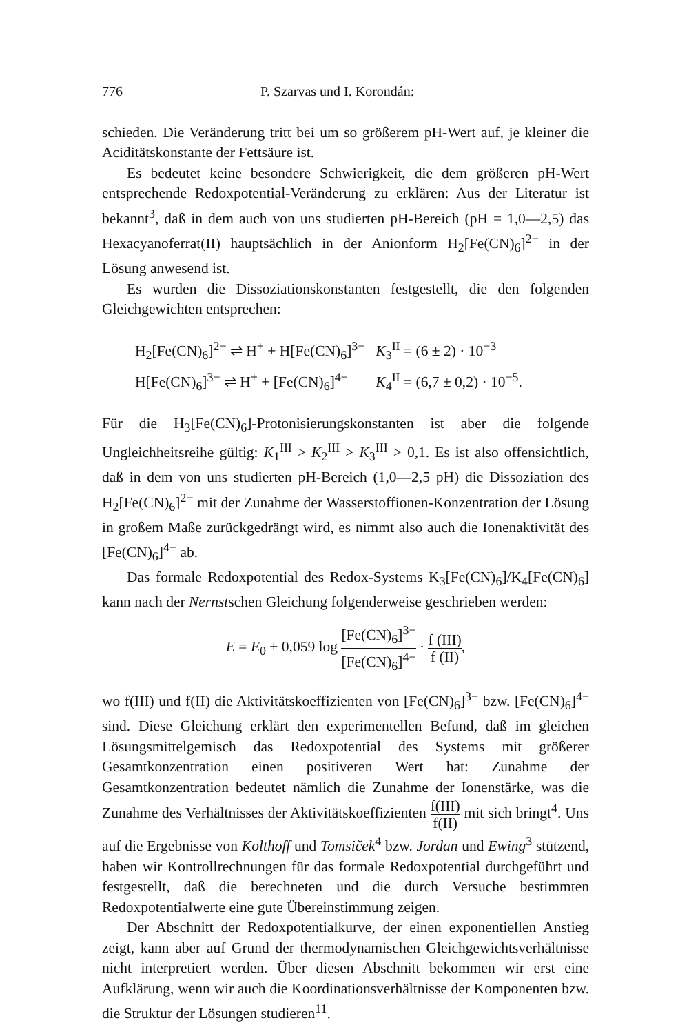776 P. Szarvas und I. Korondán:
schieden. Die Veränderung tritt bei um so größerem pH-Wert auf, je kleiner die Aciditätskonstante der Fettsäure ist.
Es bedeutet keine besondere Schwierigkeit, die dem größeren pH-Wert entsprechende Redoxpotential-Veränderung zu erklären: Aus der Literatur ist bekannt<sup>3</sup>, daß in dem auch von uns studierten pH-Bereich (pH = 1,0—2,5) das Hexacyanoferrat(II) hauptsächlich in der Anionform H<sub>2</sub>[Fe(CN)<sub>6</sub>]<sup>2−</sup> in der Lösung anwesend ist.
Es wurden die Dissoziationskonstanten festgestellt, die den folgenden Gleichgewichten entsprechen:
| H<sub>2</sub>[Fe(CN)<sub>6</sub>]<sup>2−</sup> ⇌ H<sup>+</sup> + H[Fe(CN)<sub>6</sub>]<sup>3−</sup> | K<sub>3</sub><sup>II</sup> = (6 ± 2) · 10<sup>−3</sup> |
| H[Fe(CN)<sub>6</sub>]<sup>3−</sup> ⇌ H<sup>+</sup> + [Fe(CN)<sub>6</sub>]<sup>4−</sup> | K<sub>4</sub><sup>II</sup> = (6,7 ± 0,2) · 10<sup>−5</sup>. |
Für die H<sub>3</sub>[Fe(CN)<sub>6</sub>]-Protonisierungskonstanten ist aber die folgende Ungleichheitsreihe gültig: K<sub>1</sub><sup>III</sup> > K<sub>2</sub><sup>III</sup> > K<sub>3</sub><sup>III</sup> > 0,1. Es ist also offensichtlich, daß in dem von uns studierten pH-Bereich (1,0—2,5 pH) die Dissoziation des H<sub>2</sub>[Fe(CN)<sub>6</sub>]<sup>2−</sup> mit der Zunahme der Wasserstoffionen-Konzentration der Lösung in großem Maße zurückgedrängt wird, es nimmt also auch die Ionenaktivität des [Fe(CN)<sub>6</sub>]<sup>4−</sup> ab.
Das formale Redoxpotential des Redox-Systems K<sub>3</sub>[Fe(CN)<sub>6</sub>]/K<sub>4</sub>[Fe(CN)<sub>6</sub>] kann nach der Nernstschen Gleichung folgenderweise geschrieben werden:
E = E<sub>0</sub> + 0,059 log [Fe(CN)<sub>6</sub>]<sup>3−</sup> [Fe(CN)<sub>6</sub>]<sup>4−</sup> · f (III) f (II),
wo f(III) und f(II) die Aktivitätskoeffizienten von [Fe(CN)<sub>6</sub>]<sup>3−</sup> bzw. [Fe(CN)<sub>6</sub>]<sup>4−</sup> sind. Diese Gleichung erklärt den experimentellen Befund, daß im gleichen Lösungsmittelgemisch das Redoxpotential des Systems mit größerer Gesamtkonzentration einen positiveren Wert hat: Zunahme der Gesamtkonzentration bedeutet nämlich die Zunahme der Ionenstärke, was die Zunahme des Verhältnisses der Aktivitätskoeffizienten f(III) f(II) mit sich bringt<sup>4</sup>. Uns auf die Ergebnisse von Kolthoff und Tomsiček<sup>4</sup> bzw. Jordan und Ewing<sup>3</sup> stützend, haben wir Kontrollrechnungen für das formale Redoxpotential durchgeführt und festgestellt, daß die berechneten und die durch Versuche bestimmten Redoxpotentialwerte eine gute Übereinstimmung zeigen.
Der Abschnitt der Redoxpotentialkurve, der einen exponentiellen Anstieg zeigt, kann aber auf Grund der thermodynamischen Gleichgewichtsverhältnisse nicht interpretiert werden. Über diesen Abschnitt bekommen wir erst eine Aufklärung, wenn wir auch die Koordinationsverhältnisse der Komponenten bzw. die Struktur der Lösungen studieren<sup>11</sup>.